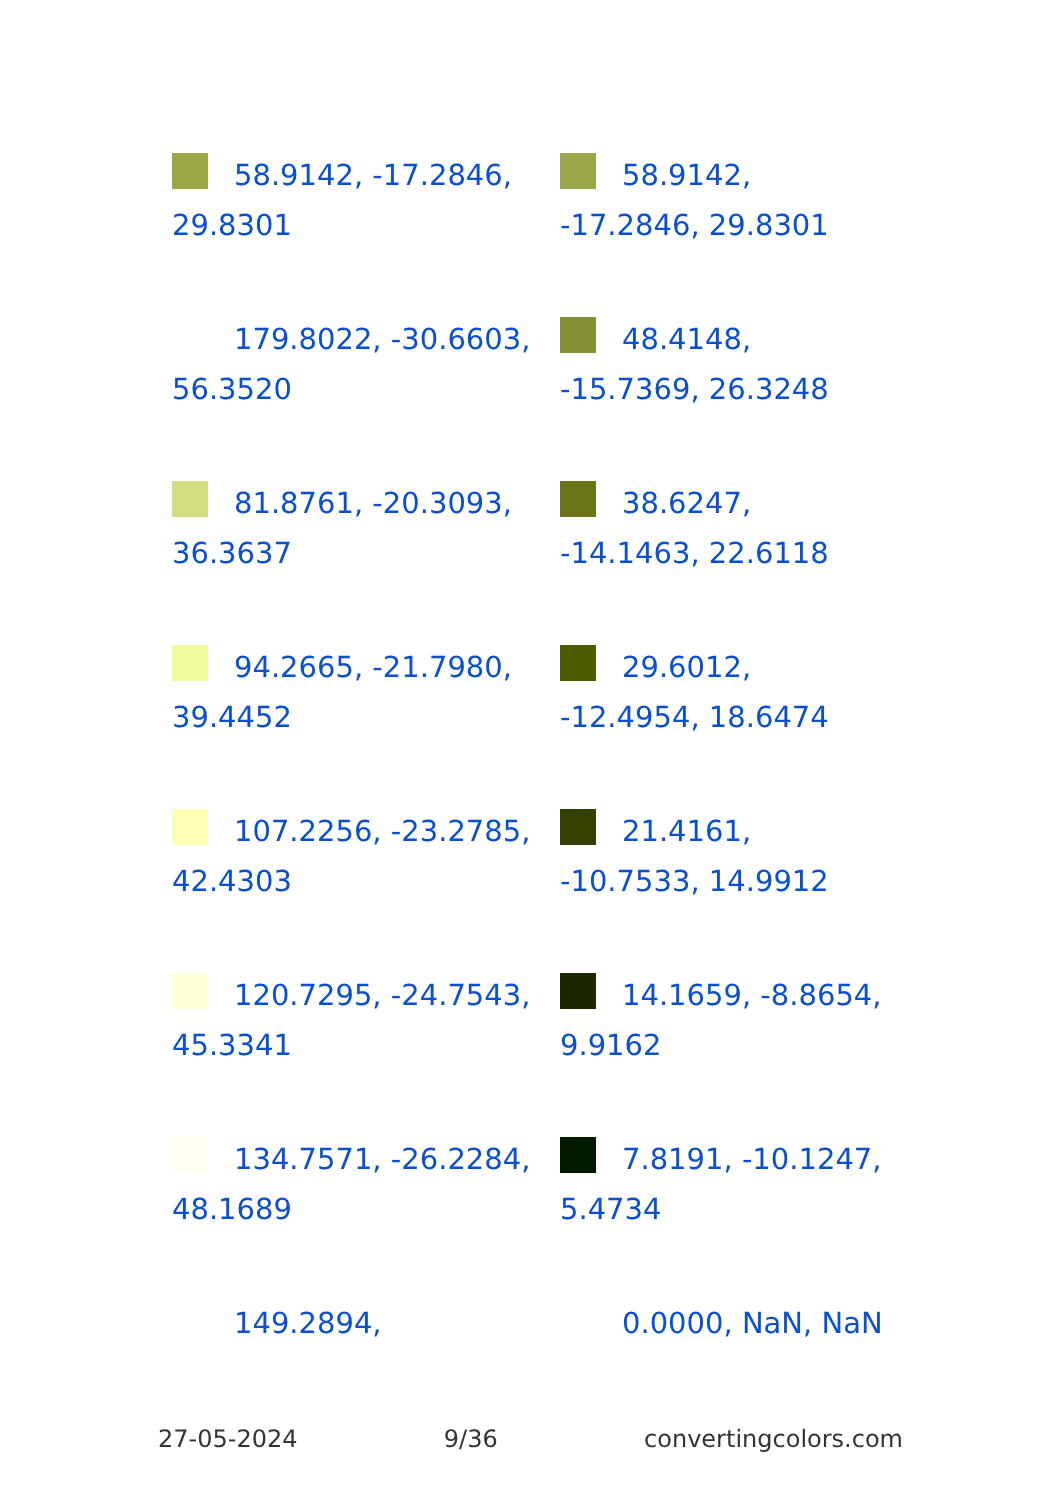58.9142, -17.2846, 29.8301
58.9142, -17.2846, 29.8301
179.8022, -30.6603, 56.3520
48.4148, -15.7369, 26.3248
81.8761, -20.3093, 36.3637
38.6247, -14.1463, 22.6118
94.2665, -21.7980, 39.4452
29.6012, -12.4954, 18.6474
107.2256, -23.2785, 42.4303
21.4161, -10.7533, 14.9912
120.7295, -24.7543, 45.3341
14.1659, -8.8654, 9.9162
134.7571, -26.2284, 48.1689
7.8191, -10.1247, 5.4734
149.2894,
0.0000, NaN, NaN
27-05-2024 9/36 convertingcolors.com